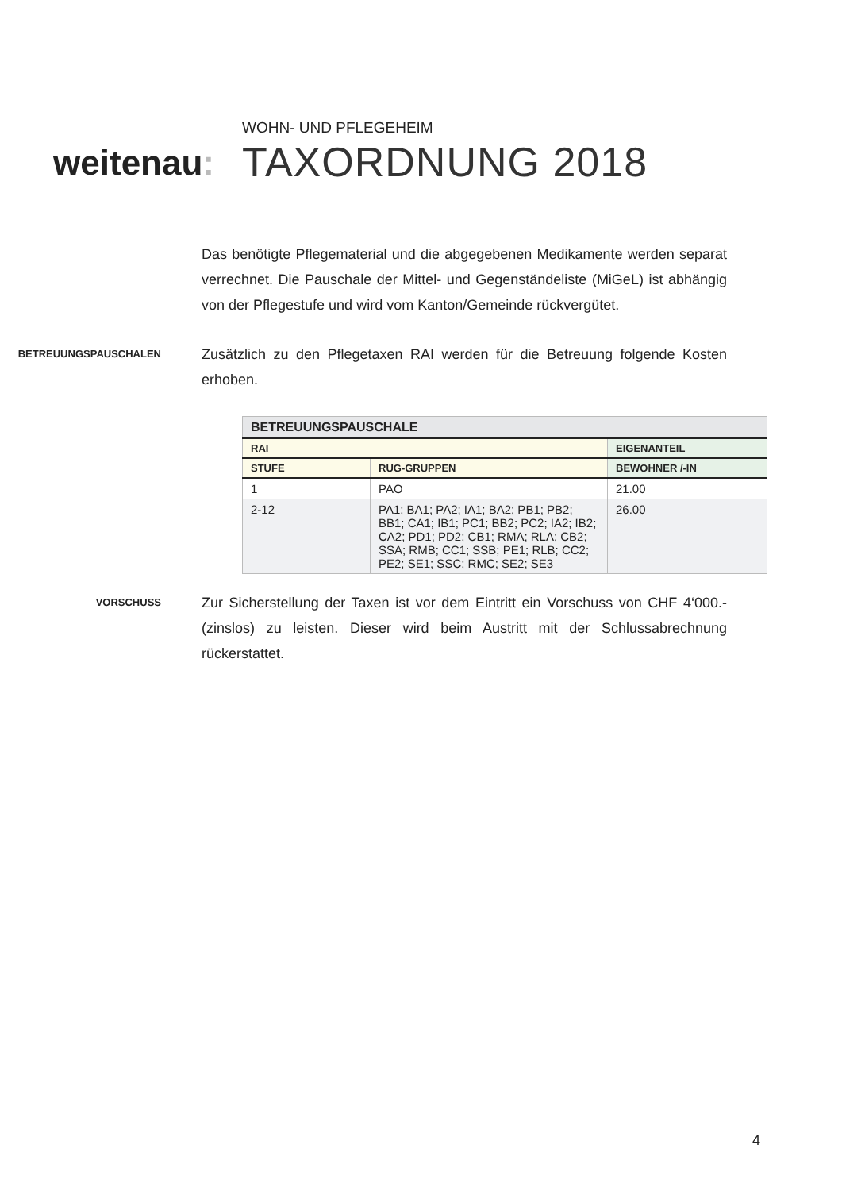weitenau:
WOHN- UND PFLEGEHEIM
TAXORDNUNG 2018
Das benötigte Pflegematerial und die abgegebenen Medikamente werden separat verrechnet. Die Pauschale der Mittel- und Gegenständeliste (MiGeL) ist abhängig von der Pflegestufe und wird vom Kanton/Gemeinde rückvergütet.
BETREUUNGSPAUSCHALEN
Zusätzlich zu den Pflegetaxen RAI werden für die Betreuung folgende Kosten erhoben.
| BETREUUNGSPAUSCHALE | | |
| --- | --- | --- |
| RAI | | EIGENANTEIL |
| STUFE | RUG-GRUPPEN | BEWOHNER /-IN |
| 1 | PAO | 21.00 |
| 2-12 | PA1; BA1; PA2; IA1; BA2; PB1; PB2; BB1; CA1; IB1; PC1; BB2; PC2; IA2; IB2; CA2; PD1; PD2; CB1; RMA; RLA; CB2; SSA; RMB; CC1; SSB; PE1; RLB; CC2; PE2; SE1; SSC; RMC; SE2; SE3 | 26.00 |
VORSCHUSS
Zur Sicherstellung der Taxen ist vor dem Eintritt ein Vorschuss von CHF 4‘000.- (zinslos) zu leisten. Dieser wird beim Austritt mit der Schlussabrechnung rückerstattet.
4